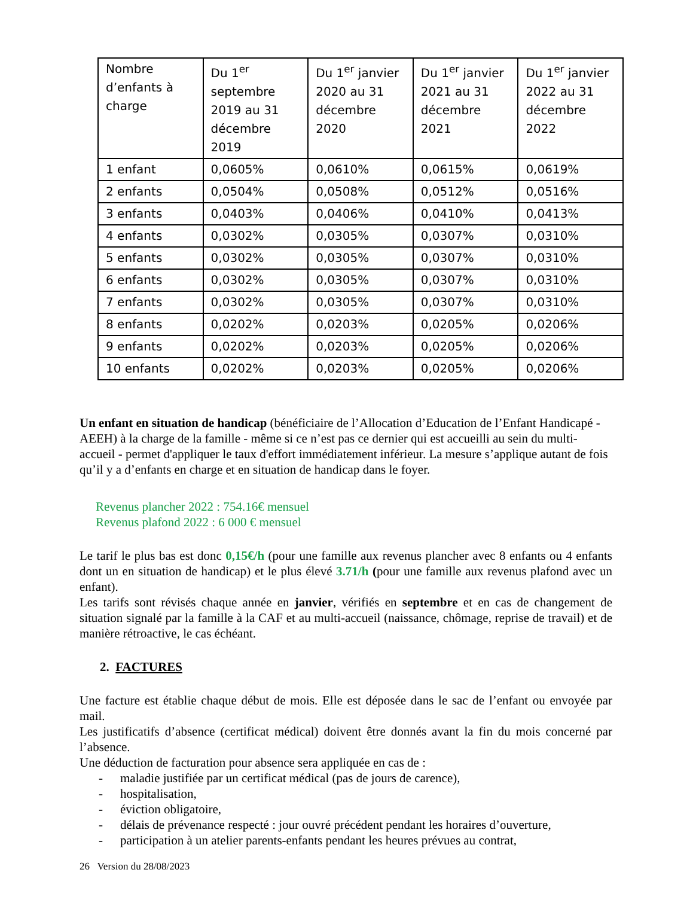| Nombre d’enfants à charge | Du 1<sup>er</sup> septembre 2019 au 31 décembre 2019 | Du 1<sup>er</sup> janvier 2020 au 31 décembre 2020 | Du 1<sup>er</sup> janvier 2021 au 31 décembre 2021 | Du 1<sup>er</sup> janvier 2022 au 31 décembre 2022 |
| --- | --- | --- | --- | --- |
| 1 enfant | 0,0605% | 0,0610% | 0,0615% | 0,0619% |
| 2 enfants | 0,0504% | 0,0508% | 0,0512% | 0,0516% |
| 3 enfants | 0,0403% | 0,0406% | 0,0410% | 0,0413% |
| 4 enfants | 0,0302% | 0,0305% | 0,0307% | 0,0310% |
| 5 enfants | 0,0302% | 0,0305% | 0,0307% | 0,0310% |
| 6 enfants | 0,0302% | 0,0305% | 0,0307% | 0,0310% |
| 7 enfants | 0,0302% | 0,0305% | 0,0307% | 0,0310% |
| 8 enfants | 0,0202% | 0,0203% | 0,0205% | 0,0206% |
| 9 enfants | 0,0202% | 0,0203% | 0,0205% | 0,0206% |
| 10 enfants | 0,0202% | 0,0203% | 0,0205% | 0,0206% |
Un enfant en situation de handicap (bénéficiaire de l’Allocation d’Education de l’Enfant Handicapé - AEEH) à la charge de la famille - même si ce n’est pas ce dernier qui est accueilli au sein du multi-accueil - permet d'appliquer le taux d'effort immédiatement inférieur. La mesure s’applique autant de fois qu’il y a d’enfants en charge et en situation de handicap dans le foyer.
Revenus plancher 2022 : 754.16€ mensuel
Revenus plafond 2022 : 6 000 € mensuel
Le tarif le plus bas est donc 0,15€/h (pour une famille aux revenus plancher avec 8 enfants ou 4 enfants dont un en situation de handicap) et le plus élevé 3.71/h (pour une famille aux revenus plafond avec un enfant).
Les tarifs sont révisés chaque année en janvier, vérifiés en septembre et en cas de changement de situation signalé par la famille à la CAF et au multi-accueil (naissance, chômage, reprise de travail) et de manière rétroactive, le cas échéant.
2. FACTURES
Une facture est établie chaque début de mois. Elle est déposée dans le sac de l’enfant ou envoyée par mail.
Les justificatifs d’absence (certificat médical) doivent être donnés avant la fin du mois concerné par l’absence.
Une déduction de facturation pour absence sera appliquée en cas de :
- maladie justifiée par un certificat médical (pas de jours de carence),
- hospitalisation,
- éviction obligatoire,
- délais de prévenance respecté : jour ouvré précédent pendant les horaires d’ouverture,
- participation à un atelier parents-enfants pendant les heures prévues au contrat,
26 Version du 28/08/2023